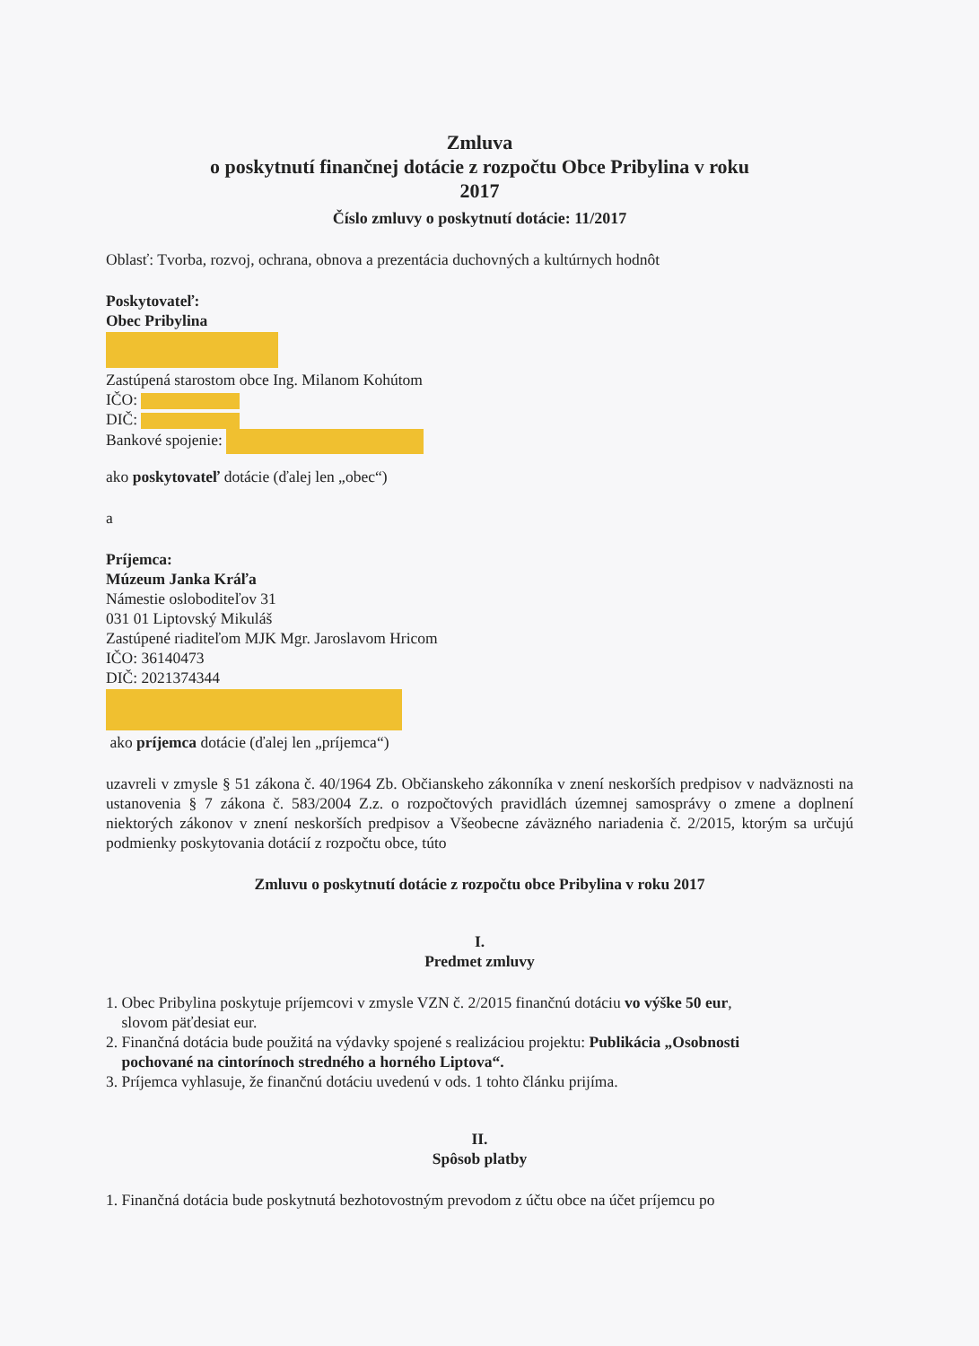Zmluva
o poskytnutí finančnej dotácie z rozpočtu Obce Pribylina v roku
2017
Číslo zmluvy o poskytnutí dotácie: 11/2017
Oblasť: Tvorba, rozvoj, ochrana, obnova a prezentácia duchovných a kultúrnych hodnôt
Poskytovateľ:
Obec Pribylina
Zastúpená starostom obce Ing. Milanom Kohútom
IČO:
DIČ:
Bankové spojenie:
ako poskytovateľ dotácie (ďalej len „obec“)
a
Príjemca:
Múzeum Janka Kráľa
Námestie osloboditeľov 31
031 01 Liptovský Mikuláš
Zastúpené riaditeľom MJK Mgr. Jaroslavom Hricom
IČO: 36140473
DIČ: 2021374344
ako príjemca dotácie (ďalej len „príjemca“)
uzavreli v zmysle § 51 zákona č. 40/1964 Zb. Občianskeho zákonníka v znení neskorších predpisov v nadväznosti na ustanovenia § 7 zákona č. 583/2004 Z.z. o rozpočtových pravidlách územnej samosprávy o zmene a doplnení niektorých zákonov v znení neskorších predpisov a Všeobecne záväzného nariadenia č. 2/2015, ktorým sa určujú podmienky poskytovania dotácií z rozpočtu obce, túto
Zmluvu o poskytnutí dotácie z rozpočtu obce Pribylina v roku 2017
I.
Predmet zmluvy
1. Obec Pribylina poskytuje príjemcovi v zmysle VZN č. 2/2015 finančnú dotáciu vo výške 50 eur,
slovom päťdesiat eur.
2. Finančná dotácia bude použitá na výdavky spojené s realizáciou projektu: Publikácia „Osobnosti
pochované na cintorínoch stredného a horného Liptova“.
3. Príjemca vyhlasuje, že finančnú dotáciu uvedenú v ods. 1 tohto článku prijíma.
II.
Spôsob platby
1. Finančná dotácia bude poskytnutá bezhotovostným prevodom z účtu obce na účet príjemcu po